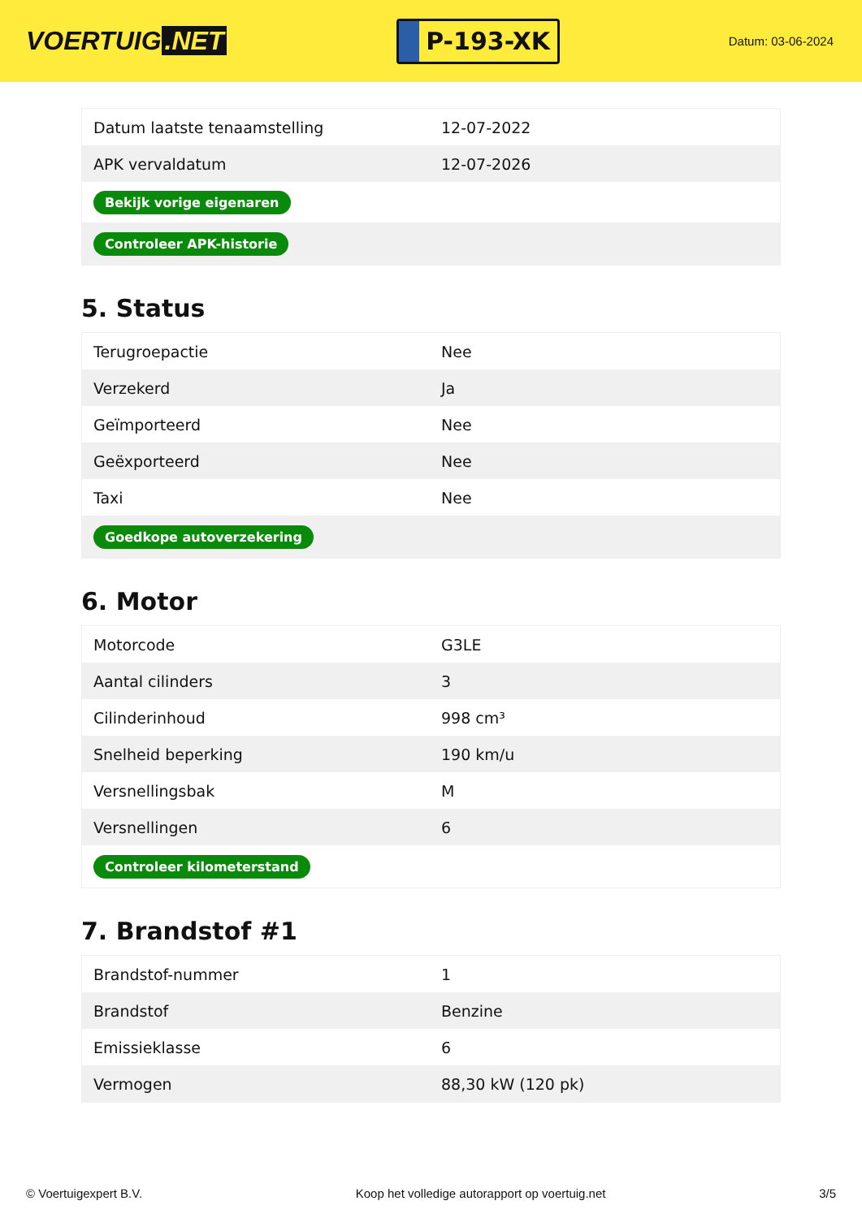VOERTUIG.NET
P-193-XK
Datum: 03-06-2024
| Datum laatste tenaamstelling | 12-07-2022 |
| APK vervaldatum | 12-07-2026 |
| Bekijk vorige eigenaren | |
| Controleer APK-historie | |
5. Status
| Terugroepactie | Nee |
| Verzekerd | Ja |
| Geïmporteerd | Nee |
| Geëxporteerd | Nee |
| Taxi | Nee |
| Goedkope autoverzekering | |
6. Motor
| Motorcode | G3LE |
| Aantal cilinders | 3 |
| Cilinderinhoud | 998 cm³ |
| Snelheid beperking | 190 km/u |
| Versnellingsbak | M |
| Versnellingen | 6 |
| Controleer kilometerstand | |
7. Brandstof #1
| Brandstof-nummer | 1 |
| Brandstof | Benzine |
| Emissieklasse | 6 |
| Vermogen | 88,30 kW (120 pk) |
© Voertuigexpert B.V. Koop het volledige autorapport op voertuig.net 3/5